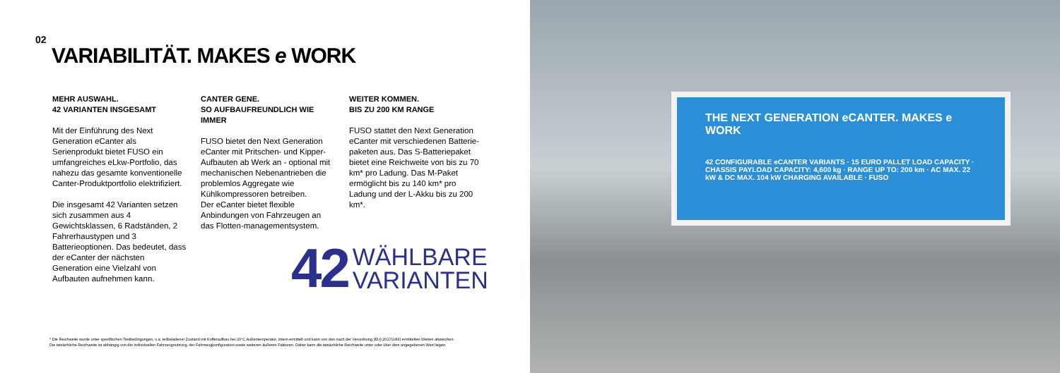02
VARIABILITÄT. MAKES e WORK
MEHR AUSWAHL.
42 VARIANTEN INSGESAMT
Mit der Einführung des Next Generation eCanter als Serienprodukt bietet FUSO ein umfangreiches eLkw-Portfolio, das nahezu das gesamte konventionelle Canter-Produktportfolio elektrifiziert.
Die insgesamt 42 Varianten setzen sich zusammen aus 4 Gewichtsklassen, 6 Radständen, 2 Fahrerhaustypen und 3 Batterieoptionen. Das bedeutet, dass der eCanter der nächsten Generation eine Vielzahl von Aufbauten aufnehmen kann.
CANTER GENE.
SO AUFBAUFREUNDLICH WIE IMMER
FUSO bietet den Next Generation eCanter mit Pritschen- und Kipper-Aufbauten ab Werk an - optional mit mechanischen Nebenantrieben die problemlos Aggregate wie Kühlkompressoren betreiben.
Der eCanter bietet flexible Anbindungen von Fahrzeugen an das Flotten-managementsystem.
WEITER KOMMEN.
BIS ZU 200 KM RANGE
FUSO stattet den Next Generation eCanter mit verschiedenen Batterie-paketen aus. Das S-Batteriepaket bietet eine Reichweite von bis zu 70 km* pro Ladung. Das M-Paket ermöglicht bis zu 140 km* pro Ladung und der L-Akku bis zu 200 km*.
42 WÄHLBARE
VARIANTEN
* Die Reichweite wurde unter spezifischen Testbedingungen, u.a. teilbeladener Zustand mit Kofferaufbau bei 20°C Außentemperatur, intern ermittelt und kann von den nach der Verordnung (EU) 2017/2400 ermittelten Werten abweichen.
Die tatsächliche Reichweite ist abhängig von der individuellen Fahrzeugnutzung, der Fahrzeugkonfiguration sowie weiteren äußeren Faktoren. Daher kann die tatsächliche Reichweite unter oder über dem angegebenen Wert liegen.
THE NEXT GENERATION eCANTER. MAKES e WORK
42 CONFIGURABLE eCANTER VARIANTS · 15 EURO PALLET LOAD CAPACITY · CHASSIS PAYLOAD CAPACITY: 4,600 kg · RANGE UP TO: 200 km · AC MAX. 22 kW & DC MAX. 104 kW CHARGING AVAILABLE · FUSO